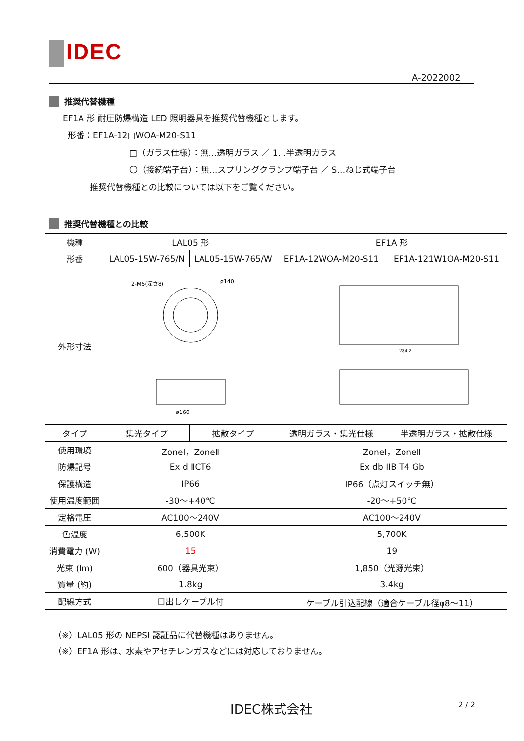IDEC
A-2022002
推奨代替機種
EF1A 形 耐圧防爆構造 LED 照明器具を推奨代替機種とします。
形番：EF1A-12□WOA-M20-S11
□（ガラス仕様）：無…透明ガラス ／ 1…半透明ガラス
〇（接続端子台）：無…スプリングクランプ端子台 ／ S…ねじ式端子台
推奨代替機種との比較については以下をご覧ください。
推奨代替機種との比較
| 機種 | LAL05 形 | | EF1A 形 | |
| --- | --- | --- | --- | --- |
| 形番 | LAL05-15W-765/N | LAL05-15W-765/W | EF1A-12WOA-M20-S11 | EF1A-121W1OA-M20-S11 |
| 外形寸法 | 2-M5(深さ8) ø140 ø160 | | 284.2 | |
| タイプ | 集光タイプ | 拡散タイプ | 透明ガラス・集光仕様 | 半透明ガラス・拡散仕様 |
| 使用環境 | ZoneⅠ，ZoneⅡ | | ZoneⅠ，ZoneⅡ | |
| 防爆記号 | Ex d ⅡCT6 | | Ex db IIB T4 Gb | |
| 保護構造 | IP66 | | IP66（点灯スイッチ無） | |
| 使用温度範囲 | -30～+40℃ | | -20～+50℃ | |
| 定格電圧 | AC100～240V | | AC100～240V | |
| 色温度 | 6,500K | | 5,700K | |
| 消費電力 (W) | 15 | | 19 | |
| 光束 (lm) | 600（器具光束） | | 1,850（光源光束） | |
| 質量 (約) | 1.8kg | | 3.4kg | |
| 配線方式 | 口出しケーブル付 | | ケーブル引込配線（適合ケーブル径φ8～11） | |
（※）LAL05 形の NEPSI 認証品に代替機種はありません。
（※）EF1A 形は、水素やアセチレンガスなどには対応しておりません。
IDEC株式会社 2 / 2